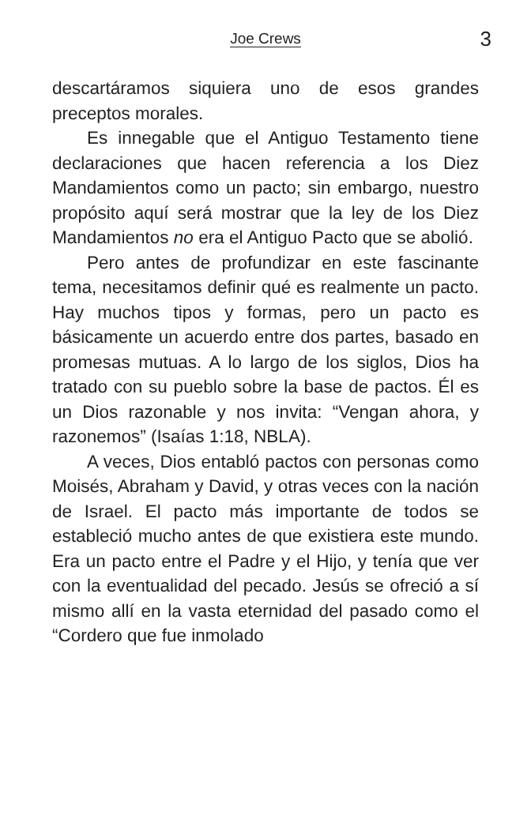Joe Crews 3
descartáramos siquiera uno de esos grandes preceptos morales.
Es innegable que el Antiguo Testamento tiene declaraciones que hacen referencia a los Diez Mandamientos como un pacto; sin embargo, nuestro propósito aquí será mostrar que la ley de los Diez Mandamientos no era el Antiguo Pacto que se abolió.
Pero antes de profundizar en este fascinante tema, necesitamos definir qué es realmente un pacto. Hay muchos tipos y formas, pero un pacto es básicamente un acuerdo entre dos partes, basado en promesas mutuas. A lo largo de los siglos, Dios ha tratado con su pueblo sobre la base de pactos. Él es un Dios razonable y nos invita: “Vengan ahora, y razonemos” (Isaías 1:18, NBLA).
A veces, Dios entabló pactos con personas como Moisés, Abraham y David, y otras veces con la nación de Israel. El pacto más importante de todos se estableció mucho antes de que existiera este mundo. Era un pacto entre el Padre y el Hijo, y tenía que ver con la eventualidad del pecado. Jesús se ofreció a sí mismo allí en la vasta eternidad del pasado como el “Cordero que fue inmolado